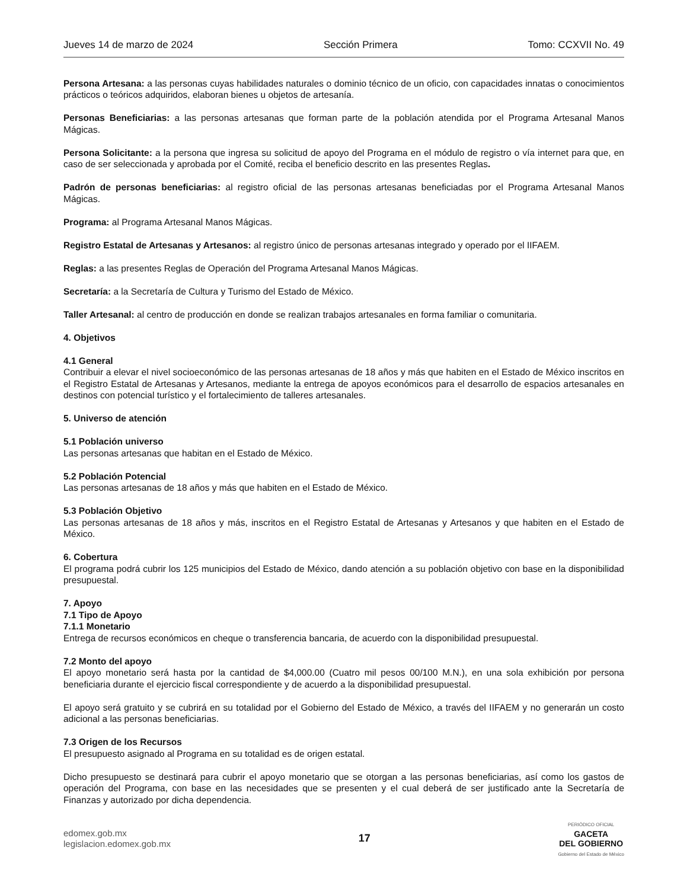Jueves 14 de marzo de 2024 Sección Primera Tomo: CCXVII No. 49
Persona Artesana: a las personas cuyas habilidades naturales o dominio técnico de un oficio, con capacidades innatas o conocimientos prácticos o teóricos adquiridos, elaboran bienes u objetos de artesanía.
Personas Beneficiarias: a las personas artesanas que forman parte de la población atendida por el Programa Artesanal Manos Mágicas.
Persona Solicitante: a la persona que ingresa su solicitud de apoyo del Programa en el módulo de registro o vía internet para que, en caso de ser seleccionada y aprobada por el Comité, reciba el beneficio descrito en las presentes Reglas.
Padrón de personas beneficiarias: al registro oficial de las personas artesanas beneficiadas por el Programa Artesanal Manos Mágicas.
Programa: al Programa Artesanal Manos Mágicas.
Registro Estatal de Artesanas y Artesanos: al registro único de personas artesanas integrado y operado por el IIFAEM.
Reglas: a las presentes Reglas de Operación del Programa Artesanal Manos Mágicas.
Secretaría: a la Secretaría de Cultura y Turismo del Estado de México.
Taller Artesanal: al centro de producción en donde se realizan trabajos artesanales en forma familiar o comunitaria.
4. Objetivos
4.1 General
Contribuir a elevar el nivel socioeconómico de las personas artesanas de 18 años y más que habiten en el Estado de México inscritos en el Registro Estatal de Artesanas y Artesanos, mediante la entrega de apoyos económicos para el desarrollo de espacios artesanales en destinos con potencial turístico y el fortalecimiento de talleres artesanales.
5. Universo de atención
5.1 Población universo
Las personas artesanas que habitan en el Estado de México.
5.2 Población Potencial
Las personas artesanas de 18 años y más que habiten en el Estado de México.
5.3 Población Objetivo
Las personas artesanas de 18 años y más, inscritos en el Registro Estatal de Artesanas y Artesanos y que habiten en el Estado de México.
6. Cobertura
El programa podrá cubrir los 125 municipios del Estado de México, dando atención a su población objetivo con base en la disponibilidad presupuestal.
7. Apoyo
7.1 Tipo de Apoyo
7.1.1 Monetario
Entrega de recursos económicos en cheque o transferencia bancaria, de acuerdo con la disponibilidad presupuestal.
7.2 Monto del apoyo
El apoyo monetario será hasta por la cantidad de $4,000.00 (Cuatro mil pesos 00/100 M.N.), en una sola exhibición por persona beneficiaria durante el ejercicio fiscal correspondiente y de acuerdo a la disponibilidad presupuestal.
El apoyo será gratuito y se cubrirá en su totalidad por el Gobierno del Estado de México, a través del IIFAEM y no generarán un costo adicional a las personas beneficiarias.
7.3 Origen de los Recursos
El presupuesto asignado al Programa en su totalidad es de origen estatal.
Dicho presupuesto se destinará para cubrir el apoyo monetario que se otorgan a las personas beneficiarias, así como los gastos de operación del Programa, con base en las necesidades que se presenten y el cual deberá de ser justificado ante la Secretaría de Finanzas y autorizado por dicha dependencia.
edomex.gob.mx
legislacion.edomex.gob.mx
17
PERIÓDICO OFICIAL
GACETA
DEL GOBIERNO
Gobierno del Estado de México